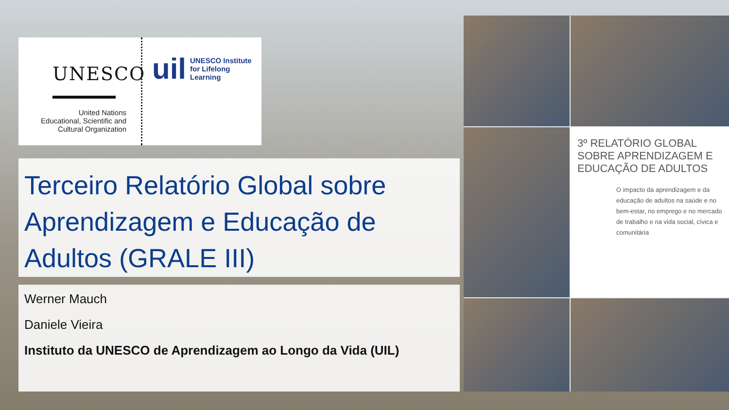UNESCO
United Nations
Educational, Scientific and
Cultural Organization
uil UNESCO Institute
for Lifelong Learning
Terceiro Relatório Global sobre Aprendizagem e Educação de Adultos (GRALE III)
Werner Mauch
Daniele Vieira
Instituto da UNESCO de Aprendizagem ao Longo da Vida (UIL)
3º RELATÓRIO GLOBAL SOBRE APRENDIZAGEM E EDUCAÇÃO DE ADULTOS
O impacto da aprendizagem e da educação de adultos na saúde e no bem-estar, no emprego e no mercado de trabalho e na vida social, cívica e comunitária